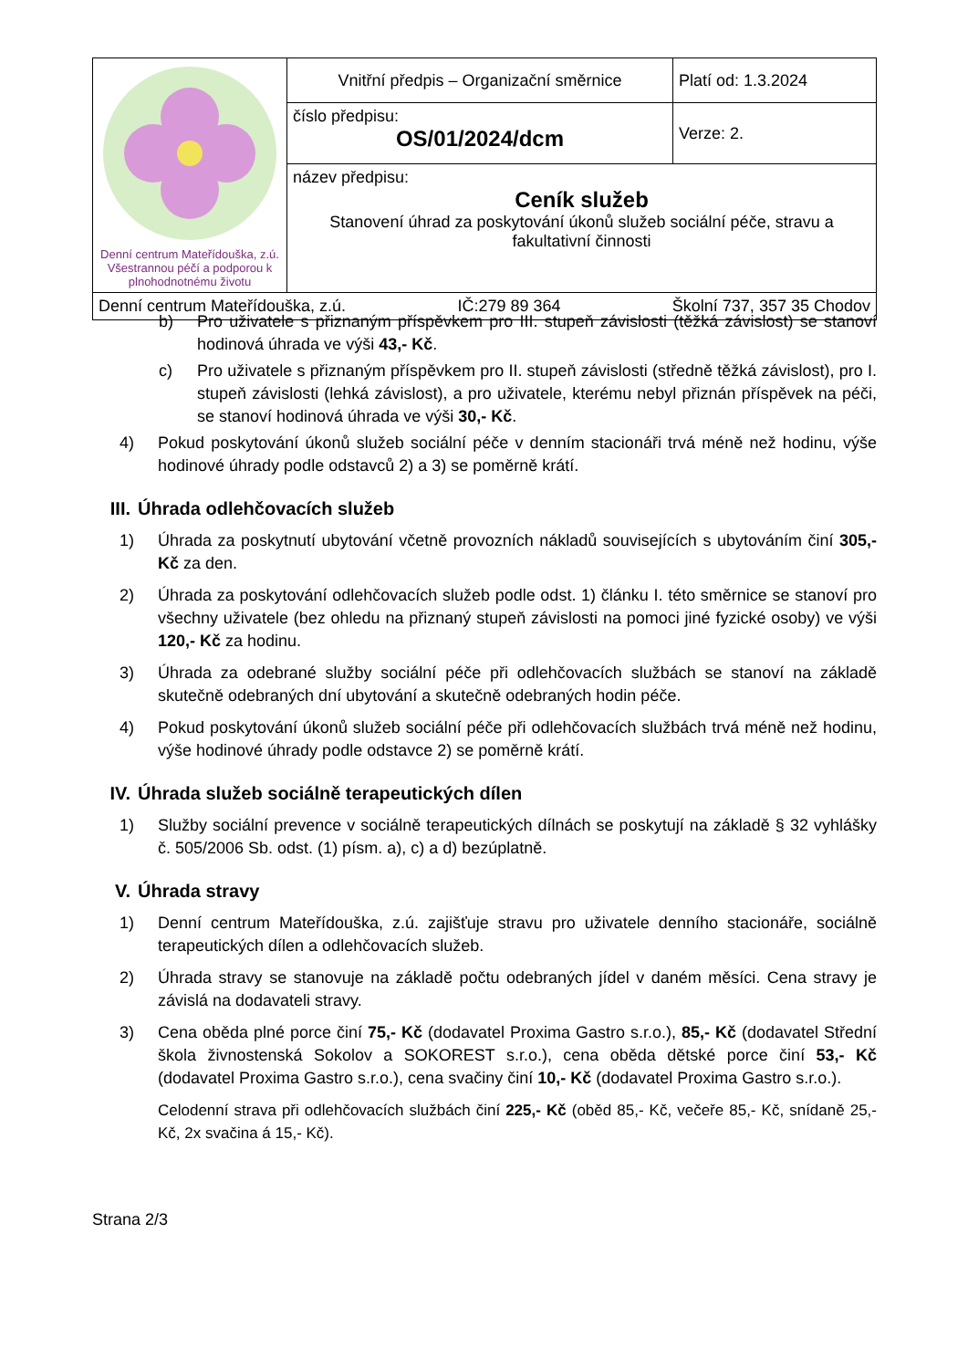| Denní centrum Mateřídouška, z.ú. Všestrannou péčí a podporou k plnohodnotnému životu | Vnitřní předpis – Organizační směrnice | Platí od: 1.3.2024 |
| | číslo předpisu: OS/01/2024/dcm | Verze: 2. |
| | název předpisu: Ceník služeb Stanovení úhrad za poskytování úkonů služeb sociální péče, stravu a fakultativní činnosti | |
| Denní centrum Mateřídouška, z.ú. IČ:279 89 364 Školní 737, 357 35 Chodov | | |
b) Pro uživatele s přiznaným příspěvkem pro III. stupeň závislosti (těžká závislost) se stanoví hodinová úhrada ve výši 43,- Kč.
c) Pro uživatele s přiznaným příspěvkem pro II. stupeň závislosti (středně těžká závislost), pro I. stupeň závislosti (lehká závislost), a pro uživatele, kterému nebyl přiznán příspěvek na péči, se stanoví hodinová úhrada ve výši 30,- Kč.
4) Pokud poskytování úkonů služeb sociální péče v denním stacionáři trvá méně než hodinu, výše hodinové úhrady podle odstavců 2) a 3) se poměrně krátí.
III. Úhrada odlehčovacích služeb
1) Úhrada za poskytnutí ubytování včetně provozních nákladů souvisejících s ubytováním činí 305,- Kč za den.
2) Úhrada za poskytování odlehčovacích služeb podle odst. 1) článku I. této směrnice se stanoví pro všechny uživatele (bez ohledu na přiznaný stupeň závislosti na pomoci jiné fyzické osoby) ve výši 120,- Kč za hodinu.
3) Úhrada za odebrané služby sociální péče při odlehčovacích službách se stanoví na základě skutečně odebraných dní ubytování a skutečně odebraných hodin péče.
4) Pokud poskytování úkonů služeb sociální péče při odlehčovacích službách trvá méně než hodinu, výše hodinové úhrady podle odstavce 2) se poměrně krátí.
IV. Úhrada služeb sociálně terapeutických dílen
1) Služby sociální prevence v sociálně terapeutických dílnách se poskytují na základě § 32 vyhlášky č. 505/2006 Sb. odst. (1) písm. a), c) a d) bezúplatně.
V. Úhrada stravy
1) Denní centrum Mateřídouška, z.ú. zajišťuje stravu pro uživatele denního stacionáře, sociálně terapeutických dílen a odlehčovacích služeb.
2) Úhrada stravy se stanovuje na základě počtu odebraných jídel v daném měsíci. Cena stravy je závislá na dodavateli stravy.
3) Cena oběda plné porce činí 75,- Kč (dodavatel Proxima Gastro s.r.o.), 85,- Kč (dodavatel Střední škola živnostenská Sokolov a SOKOREST s.r.o.), cena oběda dětské porce činí 53,- Kč (dodavatel Proxima Gastro s.r.o.), cena svačiny činí 10,- Kč (dodavatel Proxima Gastro s.r.o.).
Celodenní strava při odlehčovacích službách činí 225,- Kč (oběd 85,- Kč, večeře 85,- Kč, snídaně 25,- Kč, 2x svačina á 15,- Kč).
Strana 2/3